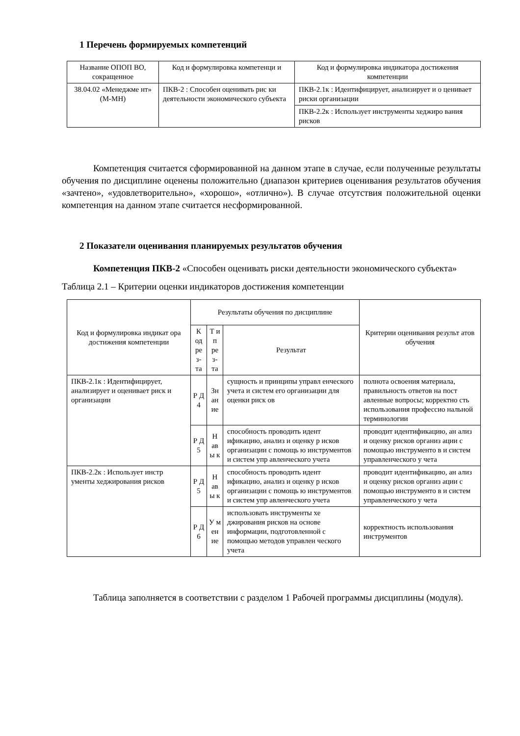1 Перечень формируемых компетенций
| Название ОПОП ВО, сокращенное | Код и формулировка компетенци и | Код и формулировка индикатора достижения компетенции |
| --- | --- | --- |
| 38.04.02 «Менеджме нт» (М-МН) | ПКВ-2 : Способен оценивать рис ки деятельности экономического субъекта | ПКВ-2.1к : Идентифицирует, анализирует и о ценивает риски организации |
| | | ПКВ-2.2к : Использует инструменты хеджиро вания рисков |
Компетенция считается сформированной на данном этапе в случае, если полученные результаты обучения по дисциплине оценены положительно (диапазон критериев оценивания результатов обучения «зачтено», «удовлетворительно», «хорошо», «отлично»). В случае отсутствия положительной оценки компетенция на данном этапе считается несформированной.
2 Показатели оценивания планируемых результатов обучения
Компетенция ПКВ-2 «Способен оценивать риски деятельности экономического субъекта»
Таблица 2.1 – Критерии оценки индикаторов достижения компетенции
| Код и формулировка индикат ора достижения компетенции | Результаты обучения по дисциплине | | | Критерии оценивания результ атов обучения |
| --- | --- | --- | --- | --- |
| | К од ре з- та | Т и п ре з- та | Результат | |
| ПКВ-2.1к : Идентифицирует, анализирует и оценивает риск и организации | Р Д 4 | Зн ан ие | сущность и принципы управл енческого учета и систем его организации для оценки риск ов | полнота освоения материала, правильность ответов на пост авленные вопросы; корректно сть использования профессио нальной терминологии |
| | Р Д 5 | Н ав ы к | способность проводить идент ификацию, анализ и оценку р исков организации с помощь ю инструментов и систем упр авленческого учета | проводит идентификацию, ан ализ и оценку рисков организ ации с помощью инструменто в и систем управленческого у чета |
| ПКВ-2.2к : Использует инстр ументы хеджирования рисков | Р Д 5 | Н ав ы к | способность проводить идент ификацию, анализ и оценку р исков организации с помощь ю инструментов и систем упр авленческого учета | проводит идентификацию, ан ализ и оценку рисков организ ации с помощью инструменто в и систем управленческого у чета |
| | Р Д 6 | У м ен ие | использовать инструменты хе джирования рисков на основе информации, подготовленной с помощью методов управлен ческого учета | корректность использования инструментов |
Таблица заполняется в соответствии с разделом 1 Рабочей программы дисциплины (модуля).